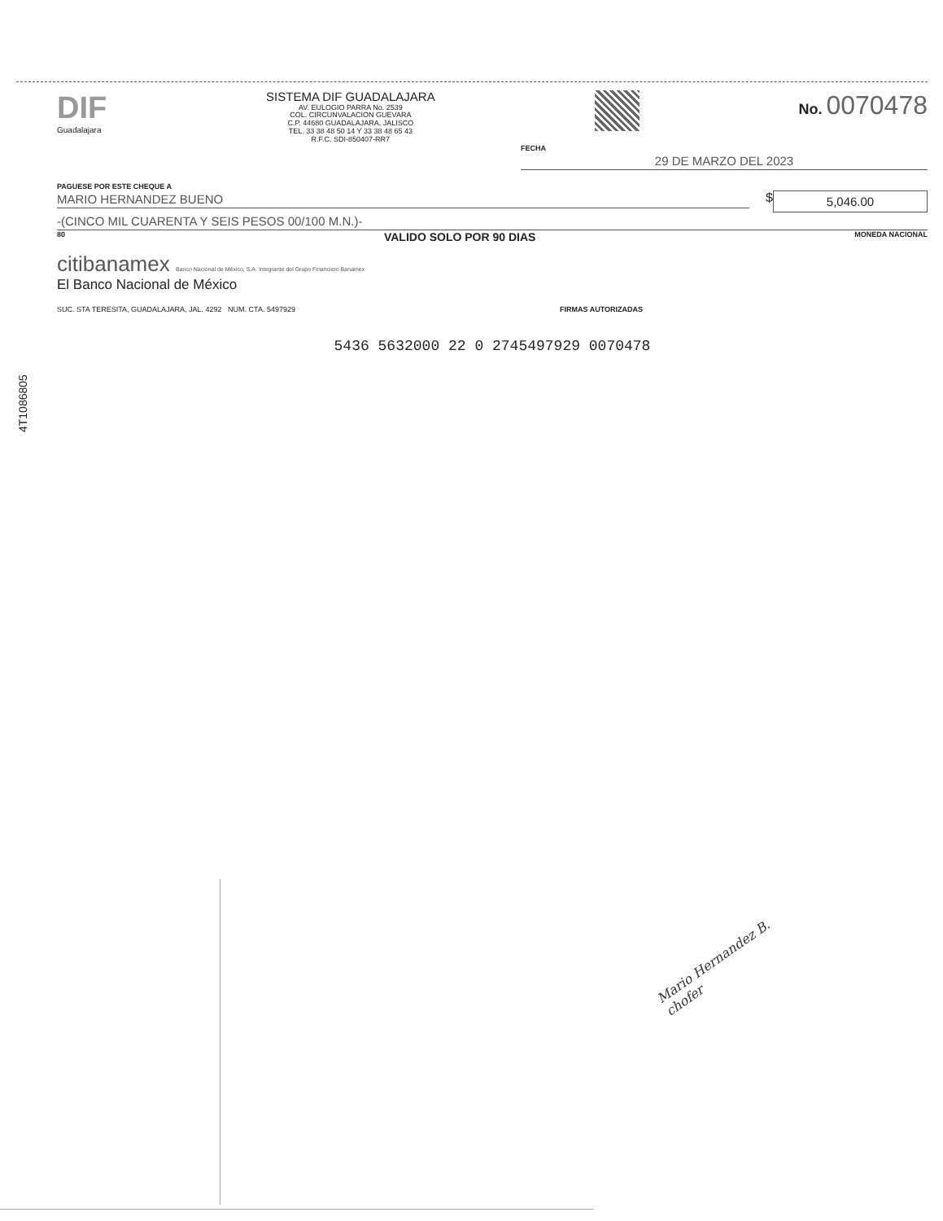4T1086805
DIF
Guadalajara
SISTEMA DIF GUADALAJARA
AV. EULOGIO PARRA No. 2539
COL. CIRCUNVALACION GUEVARA
C.P. 44680 GUADALAJARA, JALISCO
TEL. 33 38 48 50 14 Y 33 38 48 65 43
R.F.C. SDI-850407-RR7
No. 0070478
FECHA
29 DE MARZO DEL 2023
PAGUESE POR ESTE CHEQUE A
MARIO HERNANDEZ BUENO $
5,046.00
-(CINCO MIL CUARENTA Y SEIS PESOS 00/100 M.N.)-
80 VALIDO SOLO POR 90 DIAS MONEDA NACIONAL
citibanamex Banco Nacional de México, S.A. Integrante del Grupo Financiero Banamex
El Banco Nacional de México
SUC. STA TERESITA, GUADALAJARA, JAL. 4292 NUM. CTA. 5497929 FIRMAS AUTORIZADAS
5436 5632000 22 0 2745497929 0070478
Mario Hernandez B.
chofer